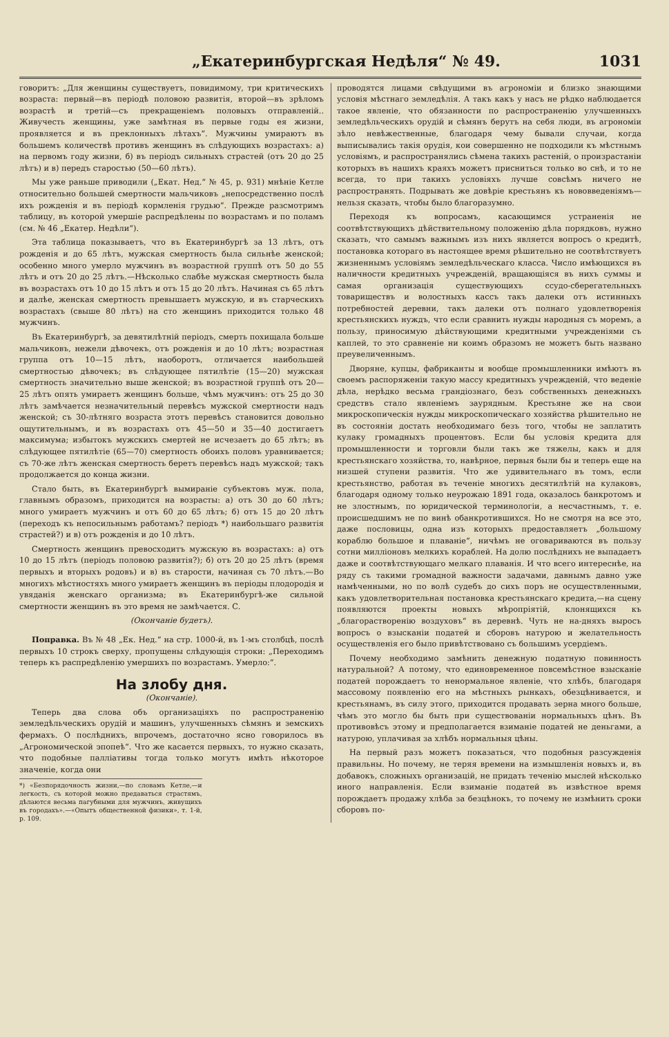„Екатеринбургская Недѣля“ № 49. 1031
говоритъ: „Для женщины существуетъ, повидимому, три критическихъ возраста: первый—въ періодѣ половою развитія, второй—въ зрѣломъ возрастѣ и третій—съ прекращеніемъ половыхъ отправленій.. Живучесть женщины, уже замѣтная въ первые годы ея жизни, проявляется и въ преклонныхъ лѣтахъ“. Мужчины умираютъ въ большемъ количествѣ противъ женщинъ въ слѣдующихъ возрастахъ: а) на первомъ году жизни, б) въ періодъ сильныхъ страстей (отъ 20 до 25 лѣтъ) и в) передъ старостью (50—60 лѣтъ).
Мы уже раньше приводили („Екат. Нед.“ № 45, р. 931) мнѣніе Кетле относительно большей смертности мальчиковъ „непосредственно послѣ ихъ рожденія и въ періодѣ кормленія грудью“. Прежде разсмотримъ таблицу, въ которой умершіе распредѣлены по возрастамъ и по поламъ (см. № 46 „Екатер. Недѣли“).
Эта таблица показываетъ, что въ Екатеринбургѣ за 13 лѣтъ, отъ рожденія и до 65 лѣтъ, мужская смертность была сильнѣе женской; особенно много умерло мужчинъ въ возрастной группѣ отъ 50 до 55 лѣтъ и отъ 20 до 25 лѣтъ.—Нѣсколько слабѣе мужская смертность была въ возрастахъ отъ 10 до 15 лѣтъ и отъ 15 до 20 лѣтъ. Начиная съ 65 лѣтъ и далѣе, женская смертность превышаетъ мужскую, и въ старческихъ возрастахъ (свыше 80 лѣтъ) на сто женщинъ приходится только 48 мужчинъ.
Въ Екатеринбургѣ, за девятилѣтній періодъ, смерть похищала больше мальчиковъ, нежели дѣвочекъ, отъ рожденія и до 10 лѣтъ; возрастная группа отъ 10—15 лѣтъ, наоборотъ, отличается наибольшей смертностью дѣвочекъ; въ слѣдующее пятилѣтіе (15—20) мужская смертность значительно выше женской; въ возрастной группѣ отъ 20—25 лѣтъ опять умираетъ женщинъ больше, чѣмъ мужчинъ: отъ 25 до 30 лѣтъ замѣчается незначительный перевѣсъ мужской смертности надъ женской; съ 30-лѣтняго возраста этотъ перевѣсъ становится довольно ощутительнымъ, и въ возрастахъ отъ 45—50 и 35—40 достигаетъ максимума; избытокъ мужскихъ смертей не исчезаетъ до 65 лѣтъ; въ слѣдующее пятилѣтіе (65—70) смертность обоихъ половъ уравнивается; съ 70-же лѣтъ женская смертность беретъ перевѣсъ надъ мужской; такъ продолжается до конца жизни.
Стало быть, въ Екатеринбургѣ вымираніе субъектовъ муж. пола, главнымъ образомъ, приходится на возрасты: а) отъ 30 до 60 лѣтъ; много умираетъ мужчинъ и отъ 60 до 65 лѣтъ; б) отъ 15 до 20 лѣтъ (переходъ къ непосильнымъ работамъ? періодъ *) наибольшаго развитія страстей?) и в) отъ рожденія и до 10 лѣтъ.
Смертность женщинъ превосходитъ мужскую въ возрастахъ: а) отъ 10 до 15 лѣтъ (періодъ половою развитія?); б) отъ 20 до 25 лѣтъ (время первыхъ и вторыхъ родовъ) и в) въ старости, начиная съ 70 лѣтъ.—Во многихъ мѣстностяхъ много умираетъ женщинъ въ періоды плодородія и увяданія женскаго организма; въ Екатеринбургѣ-же сильной смертности женщинъ въ это время не замѣчается. С.
(Окончаніе будетъ).
Поправка. Въ № 48 „Ек. Нед.“ на стр. 1000-й, въ 1-мъ столбцѣ, послѣ первыхъ 10 строкъ сверху, пропущены слѣдующія строки: „Переходимъ теперь къ распредѣленію умершихъ по возрастамъ. Умерло:“.
На злобу дня.
(Окончаніе).
Теперь два слова объ организаціяхъ по распространенію земледѣльческихъ орудій и машинъ, улучшенныхъ сѣмянъ и земскихъ фермахъ. О послѣднихъ, впрочемъ, достаточно ясно говорилось въ „Агрономической эпопеѣ“. Что же касается первыхъ, то нужно сказать, что подобные палліативы тогда только могутъ имѣть нѣкоторое значеніе, когда они
*) «Безпорядочность жизни,—по словамъ Кетле,—и легкость, съ которой можно предаваться страстямъ, дѣлаются весьма пагубными для мужчинъ, живущихъ въ городахъ».—«Опытъ общественной физики», т. 1-й, р. 109.
проводятся лицами свѣдущими въ агрономіи и близко знающими условія мѣстнаго земледѣлія. А такъ какъ у насъ не рѣдко наблюдается такое явленіе, что обязанности по распространенію улучшенныхъ земледѣльческихъ орудій и сѣмянъ берутъ на себя люди, въ агрономіи зѣло невѣжественные, благодаря чему бывали случаи, когда выписывались такія орудія, кои совершенно не подходили къ мѣстнымъ условіямъ, и распространялись сѣмена такихъ растеній, о произрастаніи которыхъ въ нашихъ краяхъ можетъ присниться только во снѣ, и то не всегда, то при такихъ условіяхъ лучше совсѣмъ ничего не распространять. Подрывать же довѣріе крестьянъ къ нововведеніямъ—нельзя сказать, чтобы было благоразумно.
Переходя къ вопросамъ, касающимся устраненія не соотвѣтствующихъ дѣйствительному положенію дѣла порядковъ, нужно сказать, что самымъ важнымъ изъ нихъ является вопросъ о кредитѣ, постановка котораго въ настоящее время рѣшительно не соотвѣтствуетъ жизненнымъ условіямъ земледѣльческаго класса. Число имѣющихся въ наличности кредитныхъ учрежденій, вращающіяся въ нихъ суммы и самая организація существующихъ ссудо-сберегательныхъ товариществъ и волостныхъ кассъ такъ далеки отъ истинныхъ потребностей деревни, такъ далеки отъ полнаго удовлетворенія крестьянскихъ нуждъ, что если сравнить нужды народныя съ моремъ, а пользу, приносимую дѣйствующими кредитными учрежденіями съ каплей, то это сравненіе ни коимъ образомъ не можетъ быть названо преувеличеннымъ.
Дворяне, купцы, фабриканты и вообще промышленники имѣютъ въ своемъ распоряженіи такую массу кредитныхъ учрежденій, что веденіе дѣла, нерѣдко весьма грандіознаго, безъ собственныхъ денежныхъ средствъ стало явленіемъ заурядным. Крестьяне же на свои микроскопическія нужды микроскопическаго хозяйства рѣшительно не въ состояніи достать необходимаго безъ того, чтобы не заплатить кулаку громадныхъ процентовъ. Если бы условія кредита для промышленности и торговли были такъ же тяжелы, какъ и для крестьянскаго хозяйства, то, навѣрное, первыя были бы и теперь еще на низшей ступени развитія. Что же удивительнаго въ томъ, если крестьянство, работая въ теченіе многихъ десятилѣтій на кулаковъ, благодаря одному только неурожаю 1891 года, оказалось банкротомъ и не злостнымъ, по юридической терминологіи, а несчастнымъ, т. е. происшедшимъ не по винѣ обанкротившихся. Но не смотря на все это, даже пословицы, одна изъ которыхъ предоставляетъ „большому кораблю большое и плаваніе“, ничѣмъ не оговариваются въ пользу сотни милліоновъ мелкихъ кораблей. На долю послѣднихъ не выпадаетъ даже и соотвѣтствующаго мелкаго плаванія. И что всего интереснѣе, на ряду съ такими громадной важности задачами, давнымъ давно уже намѣченными, но по волѣ судебъ до сихъ поръ не осуществленными, какъ удовлетворительная постановка крестьянскаго кредита,—на сцену появляются проекты новыхъ мѣропріятій, клонящихся къ „благорастворенію воздуховъ“ въ деревнѣ. Чуть не на-дняхъ выросъ вопросъ о взысканіи податей и сборовъ натурою и желательность осуществленія его было привѣтствовано съ большимъ усердіемъ.
Почему необходимо замѣнить денежную податную повинность натуральной? А потому, что единовременное повсемѣстное взысканіе податей порождаетъ то ненормальное явленіе, что хлѣбъ, благодаря массовому появленію его на мѣстныхъ рынкахъ, обезцѣнивается, и крестьянамъ, въ силу этого, приходится продавать зерна много больше, чѣмъ это могло бы быть при существованіи нормальныхъ цѣнъ. Въ противовѣсъ этому и предполагается взиманіе податей не деньгами, а натурою, уплачивая за хлѣбъ нормальныя цѣны.
На первый разъ можетъ показаться, что подобныя разсужденія правильны. Но почему, не теряя времени на измышленія новыхъ и, въ добавокъ, сложныхъ организацій, не придать теченію мыслей нѣсколько иного направленія. Если взиманіе податей въ извѣстное время порождаетъ продажу хлѣба за безцѣнокъ, то почему не измѣнить сроки сборовъ по-